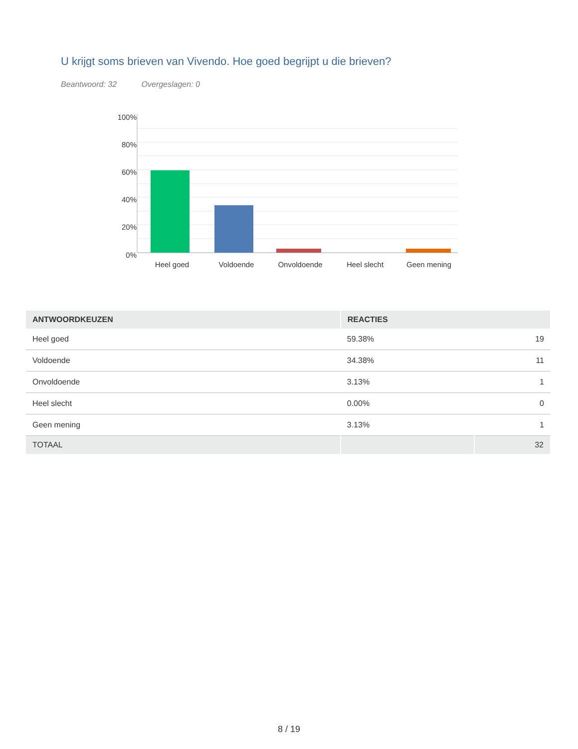U krijgt soms brieven van Vivendo. Hoe goed begrijpt u die brieven?
Beantwoord: 32 Overgeslagen: 0
100%
80%
60%
40%
20%
0%
Heel goed
Voldoende
Onvoldoende
Heel slecht
Geen mening
| ANTWOORDKEUZEN | REACTIES | |
| --- | --- | --- |
| Heel goed | 59.38% | 19 |
| Voldoende | 34.38% | 11 |
| Onvoldoende | 3.13% | 1 |
| Heel slecht | 0.00% | 0 |
| Geen mening | 3.13% | 1 |
| TOTAAL | | 32 |
8 / 19